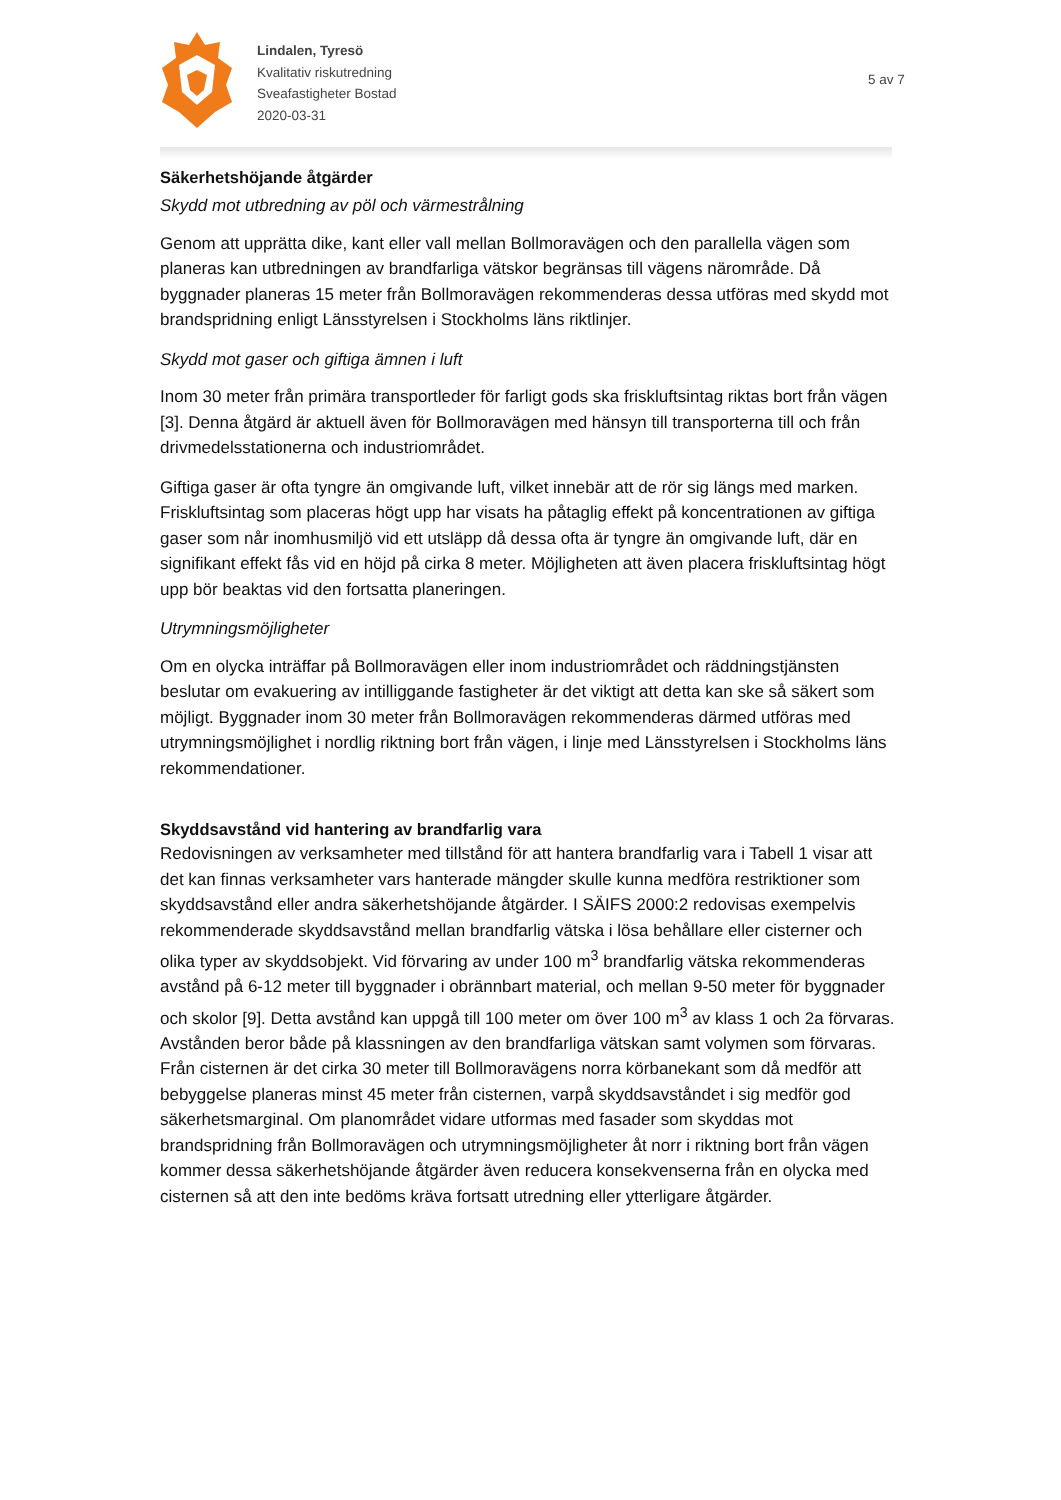Lindalen, Tyresö
Kvalitativ riskutredning
Sveafastigheter Bostad
2020-03-31
5 av 7
Säkerhetshöjande åtgärder
Skydd mot utbredning av pöl och värmestrålning
Genom att upprätta dike, kant eller vall mellan Bollmoravägen och den parallella vägen som planeras kan utbredningen av brandfarliga vätskor begränsas till vägens närområde. Då byggnader planeras 15 meter från Bollmoravägen rekommenderas dessa utföras med skydd mot brandspridning enligt Länsstyrelsen i Stockholms läns riktlinjer.
Skydd mot gaser och giftiga ämnen i luft
Inom 30 meter från primära transportleder för farligt gods ska friskluftsintag riktas bort från vägen [3]. Denna åtgärd är aktuell även för Bollmoravägen med hänsyn till transporterna till och från drivmedelsstationerna och industriområdet.
Giftiga gaser är ofta tyngre än omgivande luft, vilket innebär att de rör sig längs med marken. Friskluftsintag som placeras högt upp har visats ha påtaglig effekt på koncentrationen av giftiga gaser som når inomhusmiljö vid ett utsläpp då dessa ofta är tyngre än omgivande luft, där en signifikant effekt fås vid en höjd på cirka 8 meter. Möjligheten att även placera friskluftsintag högt upp bör beaktas vid den fortsatta planeringen.
Utrymningsmöjligheter
Om en olycka inträffar på Bollmoravägen eller inom industriområdet och räddningstjänsten beslutar om evakuering av intilliggande fastigheter är det viktigt att detta kan ske så säkert som möjligt. Byggnader inom 30 meter från Bollmoravägen rekommenderas därmed utföras med utrymningsmöjlighet i nordlig riktning bort från vägen, i linje med Länsstyrelsen i Stockholms läns rekommendationer.
Skyddsavstånd vid hantering av brandfarlig vara
Redovisningen av verksamheter med tillstånd för att hantera brandfarlig vara i Tabell 1 visar att det kan finnas verksamheter vars hanterade mängder skulle kunna medföra restriktioner som skyddsavstånd eller andra säkerhetshöjande åtgärder. I SÄIFS 2000:2 redovisas exempelvis rekommenderade skyddsavstånd mellan brandfarlig vätska i lösa behållare eller cisterner och olika typer av skyddsobjekt. Vid förvaring av under 100 m<sup>3</sup> brandfarlig vätska rekommenderas avstånd på 6-12 meter till byggnader i obrännbart material, och mellan 9-50 meter för byggnader och skolor [9]. Detta avstånd kan uppgå till 100 meter om över 100 m<sup>3</sup> av klass 1 och 2a förvaras. Avstånden beror både på klassningen av den brandfarliga vätskan samt volymen som förvaras. Från cisternen är det cirka 30 meter till Bollmoravägens norra körbanekant som då medför att bebyggelse planeras minst 45 meter från cisternen, varpå skyddsavståndet i sig medför god säkerhetsmarginal. Om planområdet vidare utformas med fasader som skyddas mot brandspridning från Bollmoravägen och utrymningsmöjligheter åt norr i riktning bort från vägen kommer dessa säkerhetshöjande åtgärder även reducera konsekvenserna från en olycka med cisternen så att den inte bedöms kräva fortsatt utredning eller ytterligare åtgärder.